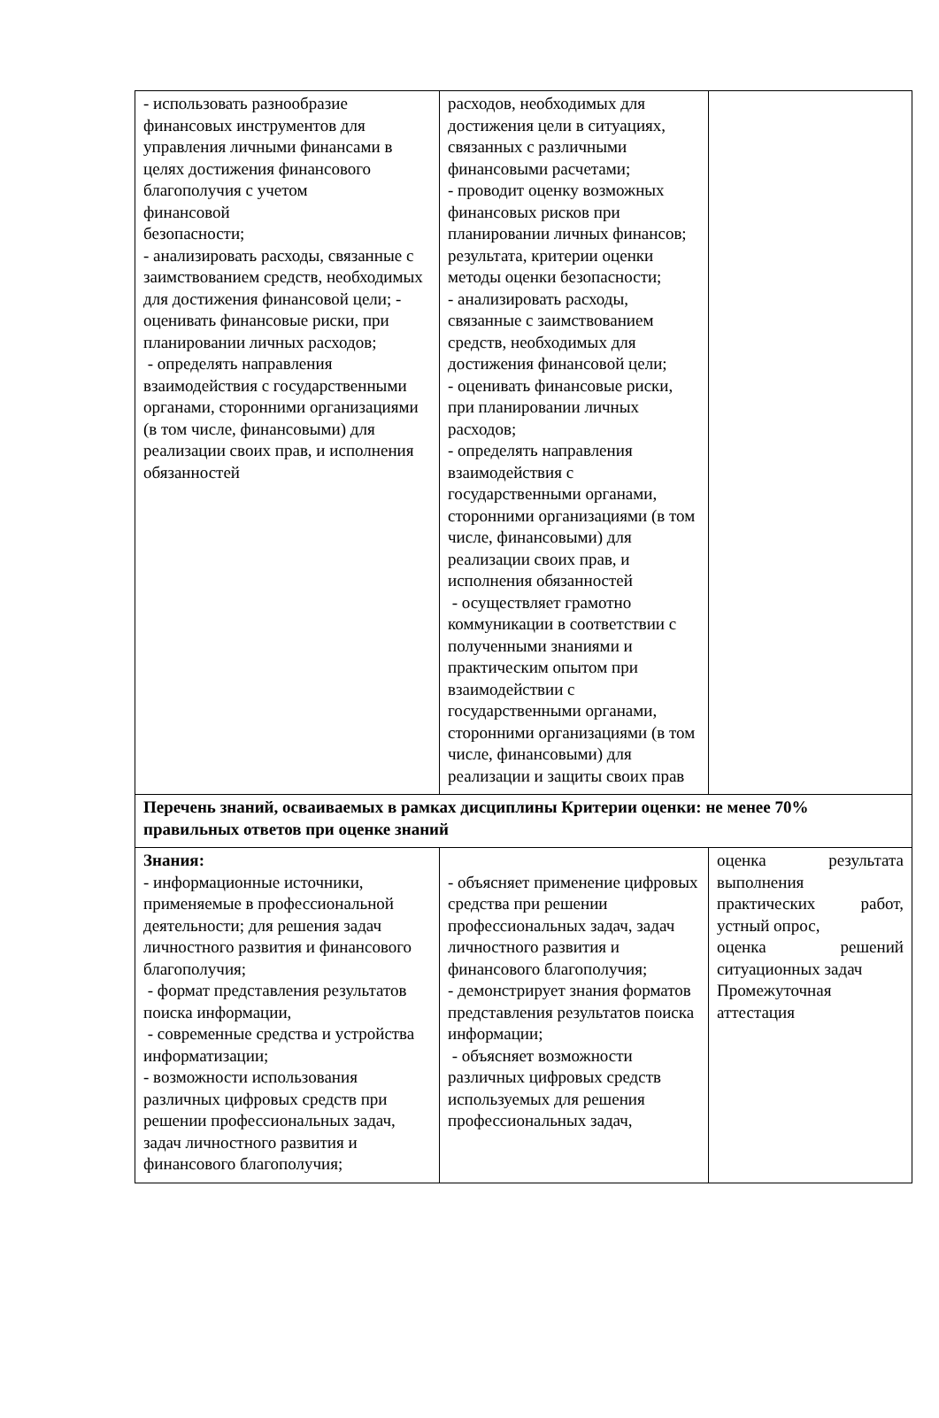| - использовать разнообразие финансовых инструментов для управления личными финансами в целях достижения финансового благополучия с учетом финансовой безопасности; - анализировать расходы, связанные с заимствованием средств, необходимых для достижения финансовой цели; - оценивать финансовые риски, при планировании личных расходов; - определять направления взаимодействия с государственными органами, сторонними организациями (в том числе, финансовыми) для реализации своих прав, и исполнения обязанностей | расходов, необходимых для достижения цели в ситуациях, связанных с различными финансовыми расчетами; - проводит оценку возможных финансовых рисков при планировании личных финансов; результата, критерии оценки методы оценки безопасности; - анализировать расходы, связанные с заимствованием средств, необходимых для достижения финансовой цели; - оценивать финансовые риски, при планировании личных расходов; - определять направления взаимодействия с государственными органами, сторонними организациями (в том числе, финансовыми) для реализации своих прав, и исполнения обязанностей - осуществляет грамотно коммуникации в соответствии с полученными знаниями и практическим опытом при взаимодействии с государственными органами, сторонними организациями (в том числе, финансовыми) для реализации и защиты своих прав | |
| Перечень знаний, осваиваемых в рамках дисциплины Критерии оценки: не менее 70% правильных ответов при оценке знаний | | |
| Знания: - информационные источники, применяемые в профессиональной деятельности; для решения задач личностного развития и финансового благополучия; - формат представления результатов поиска информации, - современные средства и устройства информатизации; - возможности использования различных цифровых средств при решении профессиональных задач, задач личностного развития и финансового благополучия; | - объясняет применение цифровых средства при решении профессиональных задач, задач личностного развития и финансового благополучия; - демонстрирует знания форматов представления результатов поиска информации; - объясняет возможности различных цифровых средств используемых для решения профессиональных задач, | оценка результата выполнения практических работ, устный опрос, оценка решений ситуационных задач Промежуточная аттестация |